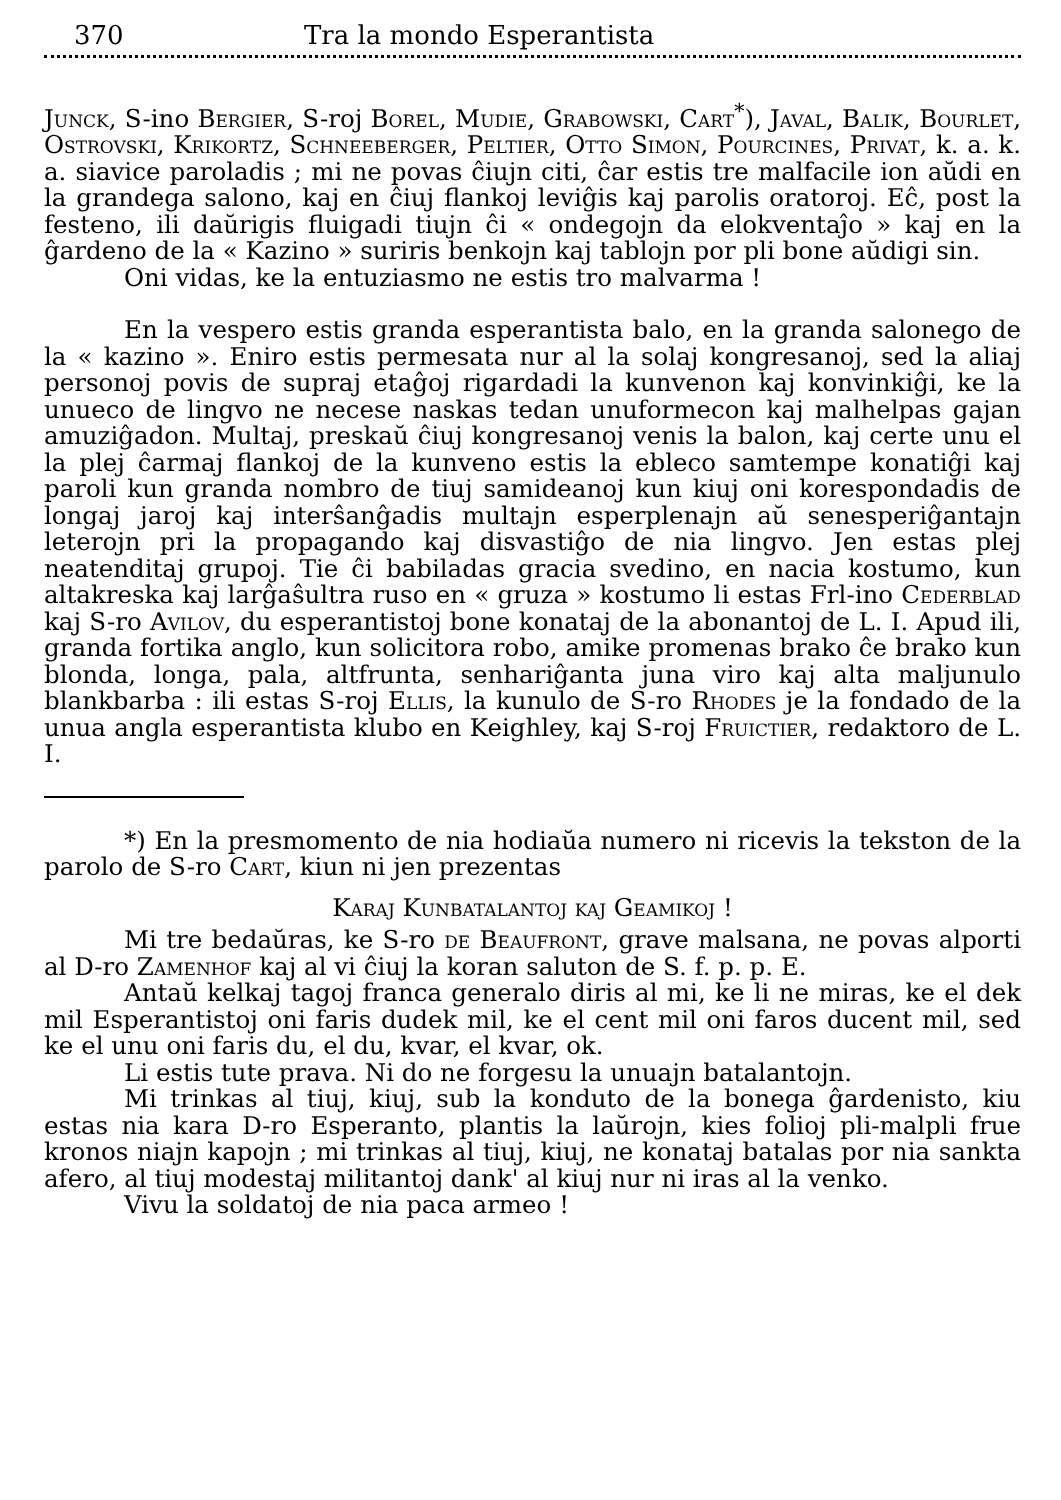370 Tra la mondo Esperantista
Junck, S-ino Bergier, S-roj Borel, Mudie, Grabowski, Cart<sup>*</sup>), Javal, Balik, Bourlet, Ostrovski, Krikortz, Schneeberger, Peltier, Otto Simon, Pourcines, Privat, k. a. k. a. siavice paroladis ; mi ne povas ĉiujn citi, ĉar estis tre malfacile ion aŭdi en la grandega salono, kaj en ĉiuj flankoj leviĝis kaj parolis oratoroj. Eĉ, post la festeno, ili daŭrigis fluigadi tiujn ĉi « ondegojn da elokventaĵo » kaj en la ĝardeno de la « Kazino » suriris benkojn kaj tablojn por pli bone aŭdigi sin.
Oni vidas, ke la entuziasmo ne estis tro malvarma !
En la vespero estis granda esperantista balo, en la granda salonego de la « kazino ». Eniro estis permesata nur al la solaj kongresanoj, sed la aliaj personoj povis de supraj etaĝoj rigardadi la kunvenon kaj konvinkiĝi, ke la unueco de lingvo ne necese naskas tedan unuformecon kaj malhelpas gajan amuziĝadon. Multaj, preskaŭ ĉiuj kongresanoj venis la balon, kaj certe unu el la plej ĉarmaj flankoj de la kunveno estis la ebleco samtempe konatiĝi kaj paroli kun granda nombro de tiuj samideanoj kun kiuj oni korespondadis de longaj jaroj kaj interŝanĝadis multajn esperplenajn aŭ senesperiĝantajn leterojn pri la propagando kaj disvastiĝo de nia lingvo. Jen estas plej neatenditaj grupoj. Tie ĉi babiladas gracia svedino, en nacia kostumo, kun altakreska kaj larĝaŝultra ruso en « gruza » kostumo li estas Frl-ino Cederblad kaj S-ro Avilov, du esperantistoj bone konataj de la abonantoj de L. I. Apud ili, granda fortika anglo, kun solicitora robo, amike promenas brako ĉe brako kun blonda, longa, pala, altfrunta, senhariĝanta juna viro kaj alta maljunulo blankbarba : ili estas S-roj Ellis, la kunulo de S-ro Rhodes je la fondado de la unua angla esperantista klubo en Keighley, kaj S-roj Fruictier, redaktoro de L. I.
*) En la presmomento de nia hodiaŭa numero ni ricevis la tekston de la parolo de S-ro Cart, kiun ni jen prezentas
Karaj Kunbatalantoj kaj Geamikoj !
Mi tre bedaŭras, ke S-ro de Beaufront, grave malsana, ne povas alporti al D-ro Zamenhof kaj al vi ĉiuj la koran saluton de S. f. p. p. E.
Antaŭ kelkaj tagoj franca generalo diris al mi, ke li ne miras, ke el dek mil Esperantistoj oni faris dudek mil, ke el cent mil oni faros ducent mil, sed ke el unu oni faris du, el du, kvar, el kvar, ok.
Li estis tute prava. Ni do ne forgesu la unuajn batalantojn.
Mi trinkas al tiuj, kiuj, sub la konduto de la bonega ĝardenisto, kiu estas nia kara D-ro Esperanto, plantis la laŭrojn, kies folioj pli-malpli frue kronos niajn kapojn ; mi trinkas al tiuj, kiuj, ne konataj batalas por nia sankta afero, al tiuj modestaj militantoj dank' al kiuj nur ni iras al la venko.
Vivu la soldatoj de nia paca armeo !